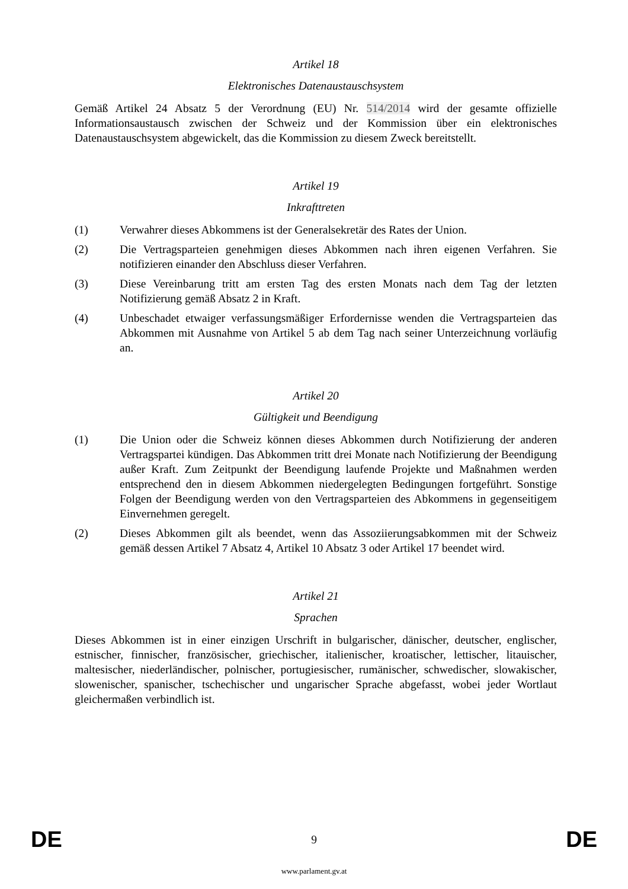Artikel 18
Elektronisches Datenaustauschsystem
Gemäß Artikel 24 Absatz 5 der Verordnung (EU) Nr. 514/2014 wird der gesamte offizielle Informationsaustausch zwischen der Schweiz und der Kommission über ein elektronisches Datenaustauschsystem abgewickelt, das die Kommission zu diesem Zweck bereitstellt.
Artikel 19
Inkrafttreten
(1) Verwahrer dieses Abkommens ist der Generalsekretär des Rates der Union.
(2) Die Vertragsparteien genehmigen dieses Abkommen nach ihren eigenen Verfahren. Sie notifizieren einander den Abschluss dieser Verfahren.
(3) Diese Vereinbarung tritt am ersten Tag des ersten Monats nach dem Tag der letzten Notifizierung gemäß Absatz 2 in Kraft.
(4) Unbeschadet etwaiger verfassungsmäßiger Erfordernisse wenden die Vertragsparteien das Abkommen mit Ausnahme von Artikel 5 ab dem Tag nach seiner Unterzeichnung vorläufig an.
Artikel 20
Gültigkeit und Beendigung
(1) Die Union oder die Schweiz können dieses Abkommen durch Notifizierung der anderen Vertragspartei kündigen. Das Abkommen tritt drei Monate nach Notifizierung der Beendigung außer Kraft. Zum Zeitpunkt der Beendigung laufende Projekte und Maßnahmen werden entsprechend den in diesem Abkommen niedergelegten Bedingungen fortgeführt. Sonstige Folgen der Beendigung werden von den Vertragsparteien des Abkommens in gegenseitigem Einvernehmen geregelt.
(2) Dieses Abkommen gilt als beendet, wenn das Assoziierungsabkommen mit der Schweiz gemäß dessen Artikel 7 Absatz 4, Artikel 10 Absatz 3 oder Artikel 17 beendet wird.
Artikel 21
Sprachen
Dieses Abkommen ist in einer einzigen Urschrift in bulgarischer, dänischer, deutscher, englischer, estnischer, finnischer, französischer, griechischer, italienischer, kroatischer, lettischer, litauischer, maltesischer, niederländischer, polnischer, portugiesischer, rumänischer, schwedischer, slowakischer, slowenischer, spanischer, tschechischer und ungarischer Sprache abgefasst, wobei jeder Wortlaut gleichermaßen verbindlich ist.
DE 9 DE
www.parlament.gv.at